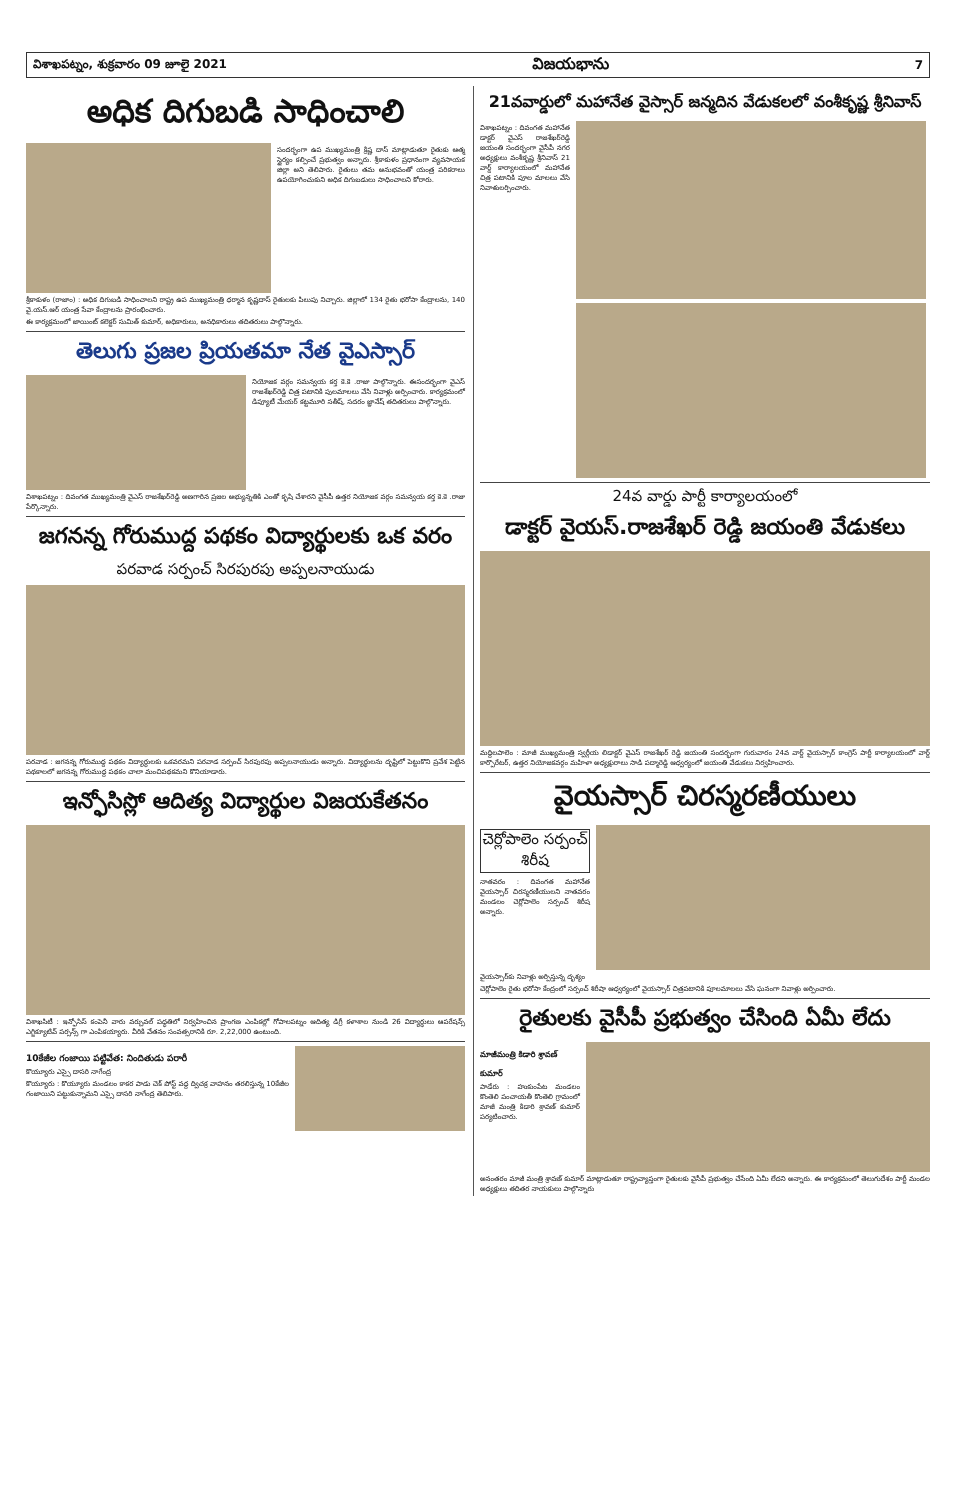విశాఖపట్నం, శుక్రవారం 09 జూలై 2021 విజయభాను 7
అధిక దిగుబడి సాధించాలి
సందర్భంగా ఉప ముఖ్యమంత్రి క్రిష్ణ దాస్ మాట్లాడుతూ రైతుకు ఆత్మ స్థైర్యం కల్పించే ప్రభుత్వం అన్నారు. శ్రీకాకుళం ప్రధానంగా వ్యవసాయక జిల్లా అని తెలిపారు. రైతులు తమ అనుభవంతో యంత్ర పరికరాలు ఉపయోగించుకుని అధిక దిగుబడులు సాధించాలని కోరారు.
శ్రీకాకుళం (రాజాం) : అధిక దిగుబడి సాధించాలని రాష్ట్ర ఉప ముఖ్యమంత్రి ధర్మాన కృష్ణదాస్ రైతులకు పిలుపు నిచ్చారు. జిల్లాలో 134 రైతు భరోసా కేంద్రాలను, 140 వై.యస్.ఆర్ యంత్ర సేవా కేంద్రాలను ప్రారంభించారు.
ఈ కార్యక్రమంలో జాయింట్ కలెక్టర్ సుమిత్ కుమార్, అధికారులు, అనధికారులు తదితరులు పాల్గొన్నారు.
తెలుగు ప్రజల ప్రియతమా నేత వైఎస్సార్
నియోజక వర్గం సమన్వయ కర్త కె.కె .రాజు పాల్గొన్నారు. ఈసందర్భంగా వైఎస్ రాజశేఖర్‌రెడ్డి చిత్ర పటానికి పులమాలలు వేసి నివాళ్లు అర్పించారు. కార్యక్రమంలో డిప్యూటీ మేయర్ కట్టమూరి సతీష్, సదరం జ్ఞానేష్ తదితరులు పాల్గొన్నారు.
విశాఖపట్నం : దివంగత ముఖ్యమంత్రి వైఎస్ రాజశేఖర్‌రెడ్డి అణగారిన ప్రజల అభ్యున్నతికి ఎంతో కృషి చేశారని వైసీపీ ఉత్తర నియోజక వర్గం సమన్వయ కర్త కె.కె .రాజు పేర్కొన్నారు.
జగనన్న గోరుముద్ద పథకం విద్యార్థులకు ఒక వరం
పరవాడ సర్పంచ్ సిరపురపు అప్పలనాయుడు
పరవాడ : జగనన్న గోరుముద్ద పథకం విద్యార్థులకు ఒకవరమని పరవాడ సర్పంచ్ సిరపురపు అప్పలనాయుడు అన్నారు. విద్యార్థులను దృష్టిలో పెట్టుకొని ప్రవేశ పెట్టిన పథకాలలో జగనన్న గోరుముద్ద పథకం చాలా మంచిపథకమని కొనియాడారు.
ఇన్ఫోసిస్లో ఆదిత్య విద్యార్థుల విజయకేతనం
విశాఖసిటీ : ఇన్ఫోసిస్ కంపెనీ వారు వర్చువల్ పద్ధతిలో నిర్వహించిన ప్రాంగణ ఎంపికల్లో గోపాలపట్నం ఆదిత్య డిగ్రీ కళాశాల నుండి 26 విద్యార్థులు ఆపరేషన్స్ ఎగ్జిక్యూటివ్ పర్సన్స్ గా ఎంపికయ్యారు. వీరికి వేతనం సంవత్సరానికి రూ. 2,22,000 ఉంటుంది.
10కేజీల గంజాయి పట్టివేత: నిందితుడు పరారీ
కొయ్యూరు ఎస్సై దాసరి నాగేంద్ర
కొయ్యూరు : కొయ్యూరు మండలం కాకర పాడు చెక్ పోస్ట్ వద్ద ద్విచక్ర వాహనం తరలిస్తున్న 10కేజీల గంజాయిని పట్టుకున్నామని ఎస్సై దాసరి నాగేంద్ర తెలిపారు.
21వవార్డులో మహానేత వైస్సార్ జన్మదిన వేడుకలలో వంశీకృష్ణ శ్రీనివాస్
విశాఖపట్నం : దివంగత మహానేత డాక్టర్ వైఎస్ రాజశేఖర్‌రెడ్డి జయంతి సందర్భంగా వైసీపీ నగర అధ్యక్షులు వంశీకృష్ణ శ్రీనివాస్ 21 వార్డ్ కార్యాలయంలో మహానేత చిత్ర పటానికి పూల మాలలు వేసి నివాళులర్పించారు.
24వ వార్డు పార్టీ కార్యాలయంలో
డాక్టర్ వైయస్.రాజశేఖర్ రెడ్డి జయంతి వేడుకలు
మద్దిలపాలెం : మాజీ ముఖ్యమంత్రి స్వర్గీయ లిడాక్టర్ వైఎస్ రాజశేఖర్ రెడ్డి జయంతి సందర్భంగా గురువారం 24వ వార్డ్ వైయస్సార్ కాంగ్రెస్ పార్టీ కార్యాలయంలో వార్డ్ కార్పొరేటర్, ఉత్తర నియోజకవర్గం మహిళా అధ్యక్షురాలు సాడి పద్మారెడ్డి ఆధ్వర్యంలో జయంతి వేడుకలు నిర్వహించారు.
వైయస్సార్ చిరస్మరణీయులు
చెర్లోపాలెం సర్పంచ్ శిరీష
నాతవరం : దివంగత మహానేత వైయస్సార్ చిరస్మరణీయులని నాతవరం మండలం చెర్లోపాలెం సర్పంచ్ శిరీష అన్నారు.
వైయస్సార్‌కు నివాళ్లు అర్పిస్తున్న దృశ్యం
చెర్లోపాలెం రైతు భరోసా కేంద్రంలో సర్పంచ్ శిరీషా ఆధ్వర్యంలో వైయస్సార్ చిత్రపటానికి పూలమాలలు వేసి ఘనంగా నివాళ్లు అర్పించారు.
రైతులకు వైసీపీ ప్రభుత్వం చేసింది ఏమీ లేదు
మాజీమంత్రి కిడారి శ్రావణ్ కుమార్
పాడేరు : హుకుంపేట మండలం కొంతెలి పంచాయతీ కొంతెలి గ్రామంలో మాజీ మంత్రి కిడారి శ్రావణ్ కుమార్ పర్యటించారు.
అనంతరం మాజీ మంత్రి శ్రావణ్ కుమార్ మాట్లాడుతూ రాష్ట్రవ్యాప్తంగా రైతులకు వైసీపీ ప్రభుత్వం చేసేంది ఏమీ లేదని అన్నారు. ఈ కార్యక్రమంలో తెలుగుదేశం పార్టీ మండల అధ్యక్షులు తదితర నాయకులు పాల్గొన్నారు